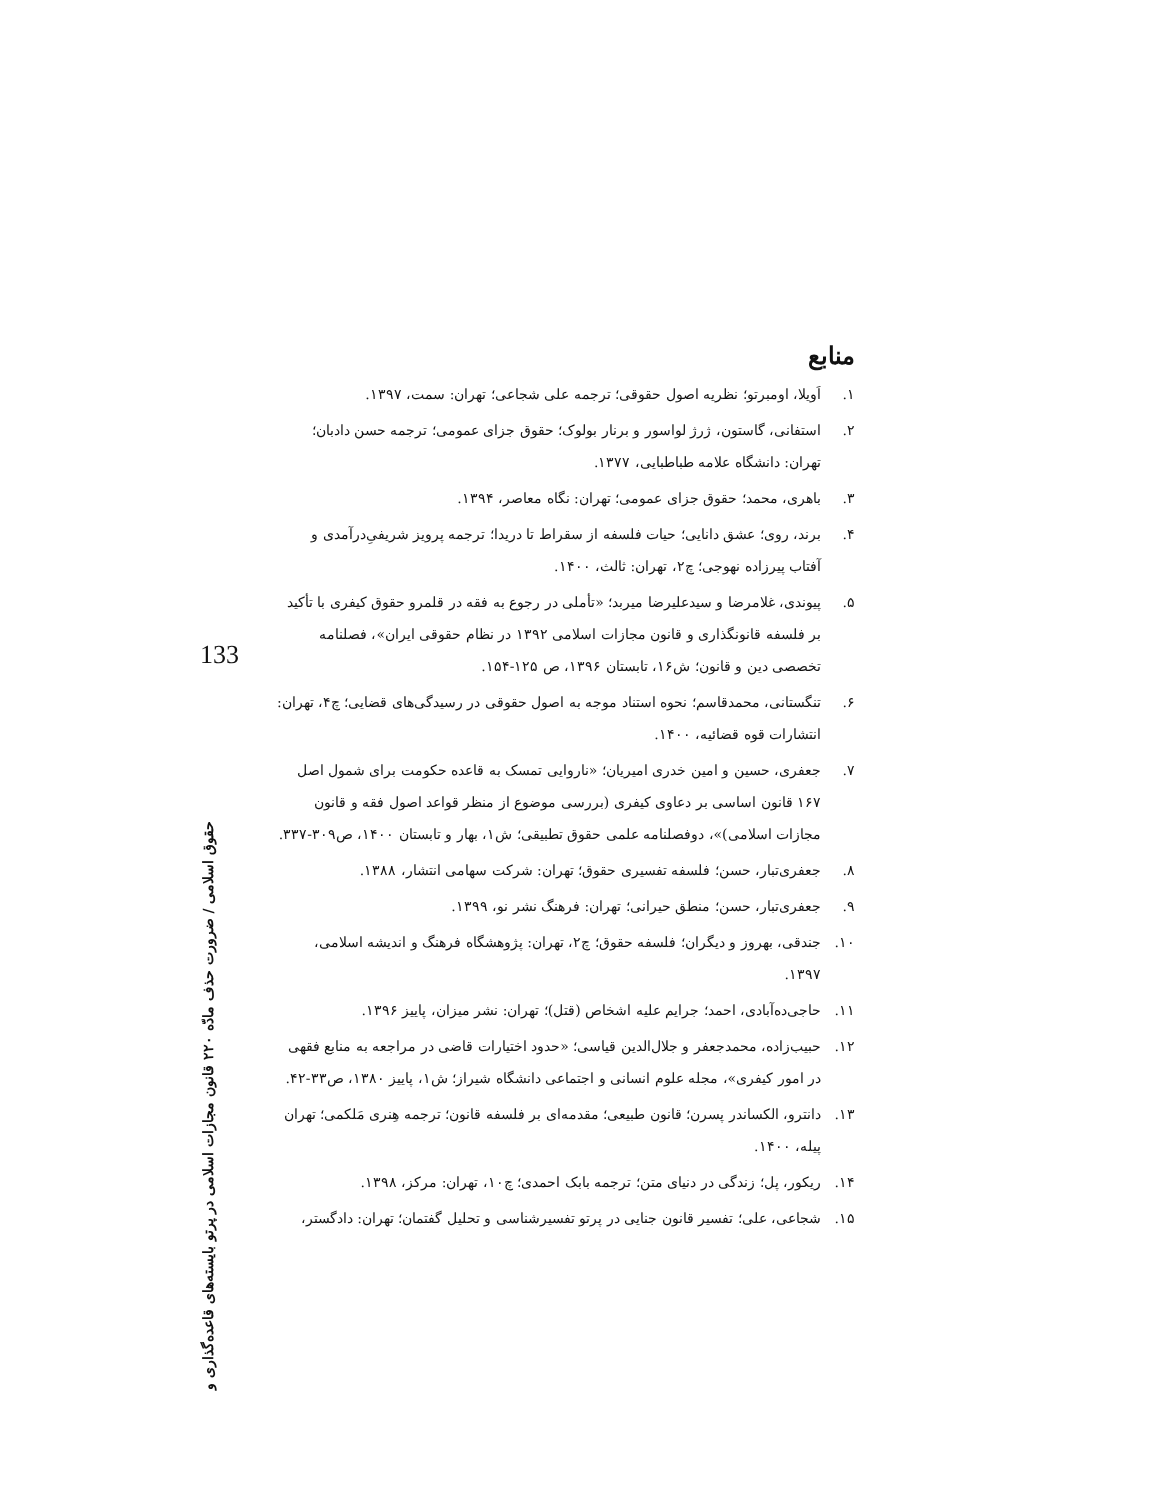منابع
۱. اَویلا، اومبرتو؛ نظریه اصول حقوقی؛ ترجمه علی شجاعی؛ تهران: سمت، ۱۳۹۷.
۲. استفانی، گاستون، ژرژ لواسور و برنار بولوک؛ حقوق جزای عمومی؛ ترجمه حسن دادبان؛ تهران: دانشگاه علامه طباطبایی، ۱۳۷۷.
۳. باهری، محمد؛ حقوق جزای عمومی؛ تهران: نگاه معاصر، ۱۳۹۴.
۴. برند، روی؛ عشق دانایی؛ حیات فلسفه از سقراط تا دریدا؛ ترجمه پرویز شریفیِ‌درآمدی و آفتاب پیرزاده نهوجی؛ چ۲، تهران: ثالث، ۱۴۰۰.
۵. پیوندی، غلامرضا و سیدعلیرضا میربد؛ «تأملی در رجوع به فقه در قلمرو حقوق کیفری با تأکید بر فلسفه قانونگذاری و قانون مجازات اسلامی ۱۳۹۲ در نظام حقوقی ایران»، فصلنامه تخصصی دین و قانون؛ ش۱۶، تابستان ۱۳۹۶، ص ۱۲۵-۱۵۴.
۶. تنگستانی، محمدقاسم؛ نحوه استناد موجه به اصول حقوقی در رسیدگی‌های قضایی؛ چ۴، تهران: انتشارات قوه قضائیه، ۱۴۰۰.
۷. جعفری، حسین و امین خدری امیریان؛ «ناروایی تمسک به قاعده حکومت برای شمول اصل ۱۶۷ قانون اساسی بر دعاوی کیفری (بررسی موضوع از منظر قواعد اصول فقه و قانون مجازات اسلامی)»، دوفصلنامه علمی حقوق تطبیقی؛ ش۱، بهار و تابستان ۱۴۰۰، ص۳۰۹-۳۳۷.
۸. جعفری‌تبار، حسن؛ فلسفه تفسیری حقوق؛ تهران: شرکت سهامی انتشار، ۱۳۸۸.
۹. جعفری‌تبار، حسن؛ منطق حیرانی؛ تهران: فرهنگ نشر نو، ۱۳۹۹.
۱۰. جندقی، بهروز و دیگران؛ فلسفه حقوق؛ چ۲، تهران: پژوهشگاه فرهنگ و اندیشه اسلامی، ۱۳۹۷.
۱۱. حاجی‌ده‌آبادی، احمد؛ جرایم علیه اشخاص (قتل)؛ تهران: نشر میزان، پاییز ۱۳۹۶.
۱۲. حبیب‌زاده، محمدجعفر و جلال‌الدین قیاسی؛ «حدود اختیارات قاضی در مراجعه به منابع فقهی در امور کیفری»، مجله علوم انسانی و اجتماعی دانشگاه شیراز؛ ش۱، پاییز ۱۳۸۰، ص۳۳-۴۲.
۱۳. دانترو، الکساندر پسرن؛ قانون طبیعی؛ مقدمه‌ای بر فلسفه قانون؛ ترجمه هِنری مَلکمی؛ تهران پیله، ۱۴۰۰.
۱۴. ریکور، پل؛ زندگی در دنیای متن؛ ترجمه بابک احمدی؛ چ۱۰، تهران: مرکز، ۱۳۹۸.
۱۵. شجاعی، علی؛ تفسیر قانون جنایی در پرتو تفسیرشناسی و تحلیل گفتمان؛ تهران: دادگستر،
133
حقوق اسلامی / ضرورت حذف مادّه ۲۲۰ قانون مجازات اسلامی در پرتو بایسته‌های قاعده‌گذاری و